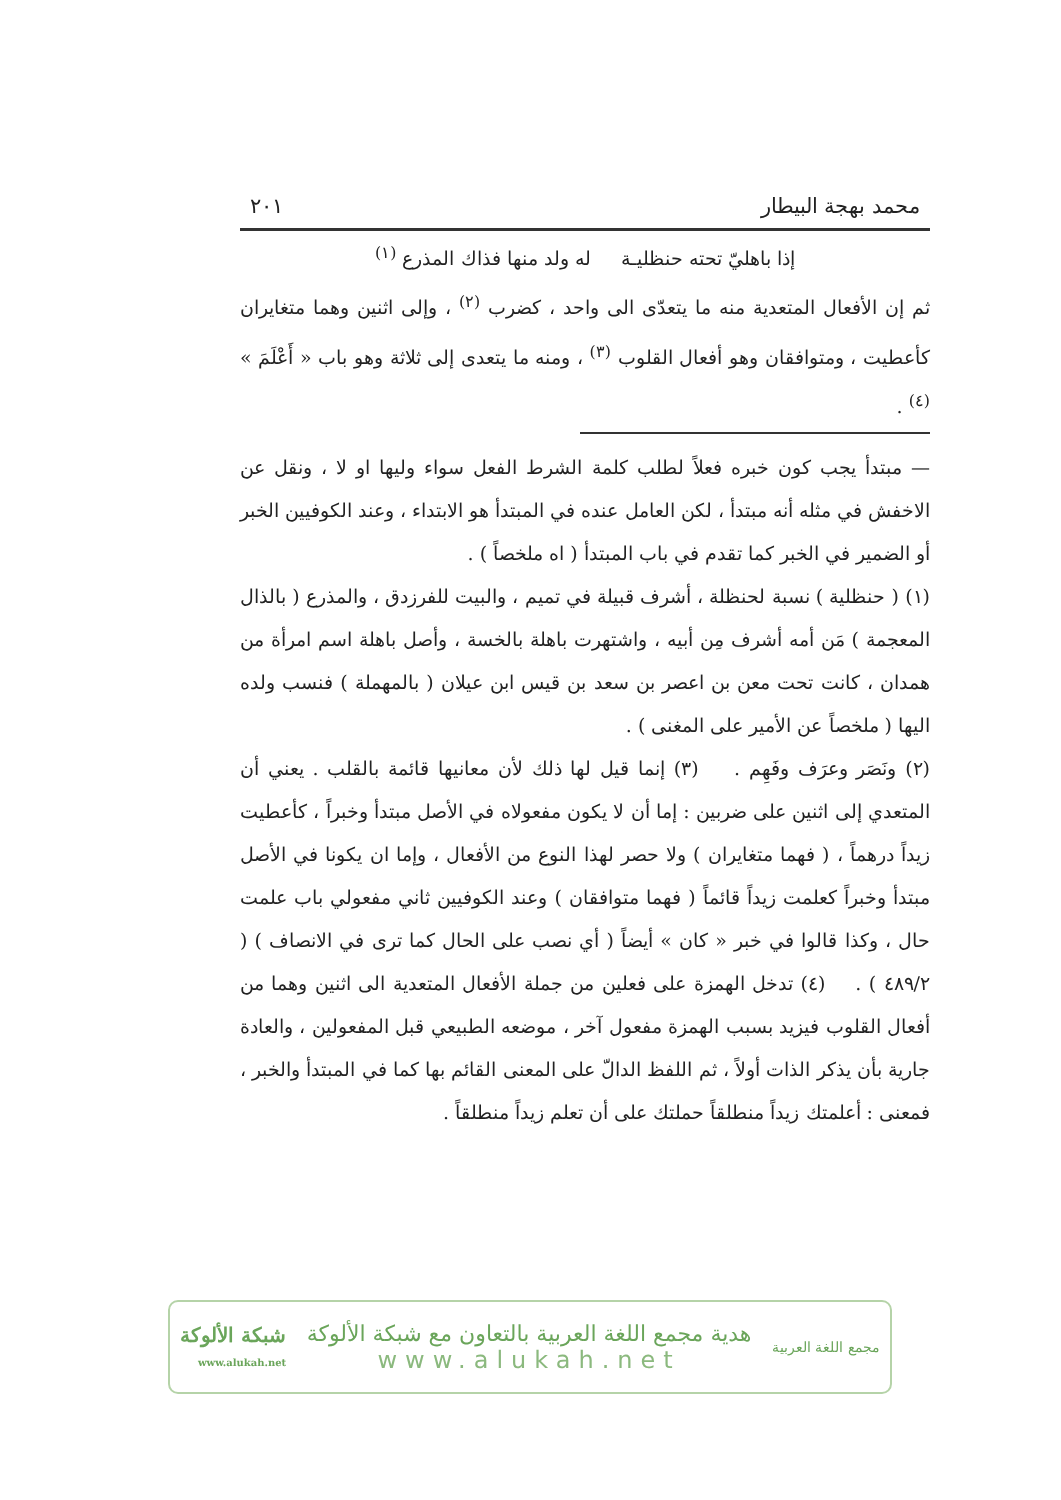محمد بهجة البيطار ٢٠١
إذا باهليّ تحته حنظليـة له ولد منها فذاك المذرع <sup>(١)</sup>
ثم إن الأفعال المتعدية منه ما يتعدّى الى واحد ، كضرب <sup>(٢)</sup> ، وإلى اثنين وهما متغايران كأعطيت ، ومتوافقان وهو أفعال القلوب <sup>(٣)</sup> ، ومنه ما يتعدى إلى ثلاثة وهو باب « أَعْلَمَ » <sup>(٤)</sup> .
— مبتدأ يجب كون خبره فعلاً لطلب كلمة الشرط الفعل سواء وليها او لا ، ونقل عن الاخفش في مثله أنه مبتدأ ، لكن العامل عنده في المبتدأ هو الابتداء ، وعند الكوفيين الخبر أو الضمير في الخبر كما تقدم في باب المبتدأ ( اه ملخصاً ) .
(١) ( حنظلية ) نسبة لحنظلة ، أشرف قبيلة في تميم ، والبيت للفرزدق ، والمذرع ( بالذال المعجمة ) مَن أمه أشرف مِن أبيه ، واشتهرت باهلة بالخسة ، وأصل باهلة اسم امرأة من همدان ، كانت تحت معن بن اعصر بن سعد بن قيس ابن عيلان ( بالمهملة ) فنسب ولده اليها ( ملخصاً عن الأمير على المغنى ) .
(٢) ونَصَر وعرَف وفَهِم . (٣) إنما قيل لها ذلك لأن معانيها قائمة بالقلب . يعني أن المتعدي إلى اثنين على ضربين : إما أن لا يكون مفعولاه في الأصل مبتدأ وخبراً ، كأعطيت زيداً درهماً ، ( فهما متغايران ) ولا حصر لهذا النوع من الأفعال ، وإما ان يكونا في الأصل مبتدأ وخبراً كعلمت زيداً قائماً ( فهما متوافقان ) وعند الكوفيين ثاني مفعولي باب علمت حال ، وكذا قالوا في خبر « كان » أيضاً ( أي نصب على الحال كما ترى في الانصاف ) ( ٤٨٩/٢ ) . (٤) تدخل الهمزة على فعلين من جملة الأفعال المتعدية الى اثنين وهما من أفعال القلوب فيزيد بسبب الهمزة مفعول آخر ، موضعه الطبيعي قبل المفعولين ، والعادة جارية بأن يذكر الذات أولاً ، ثم اللفظ الدالّ على المعنى القائم بها كما في المبتدأ والخبر ، فمعنى : أعلمتك زيداً منطلقاً حملتك على أن تعلم زيداً منطلقاً .
مجمع اللغة العربية
هدية مجمع اللغة العربية بالتعاون مع شبكة الألوكة
www.alukah.net
شبكة الألوكة
www.alukah.net